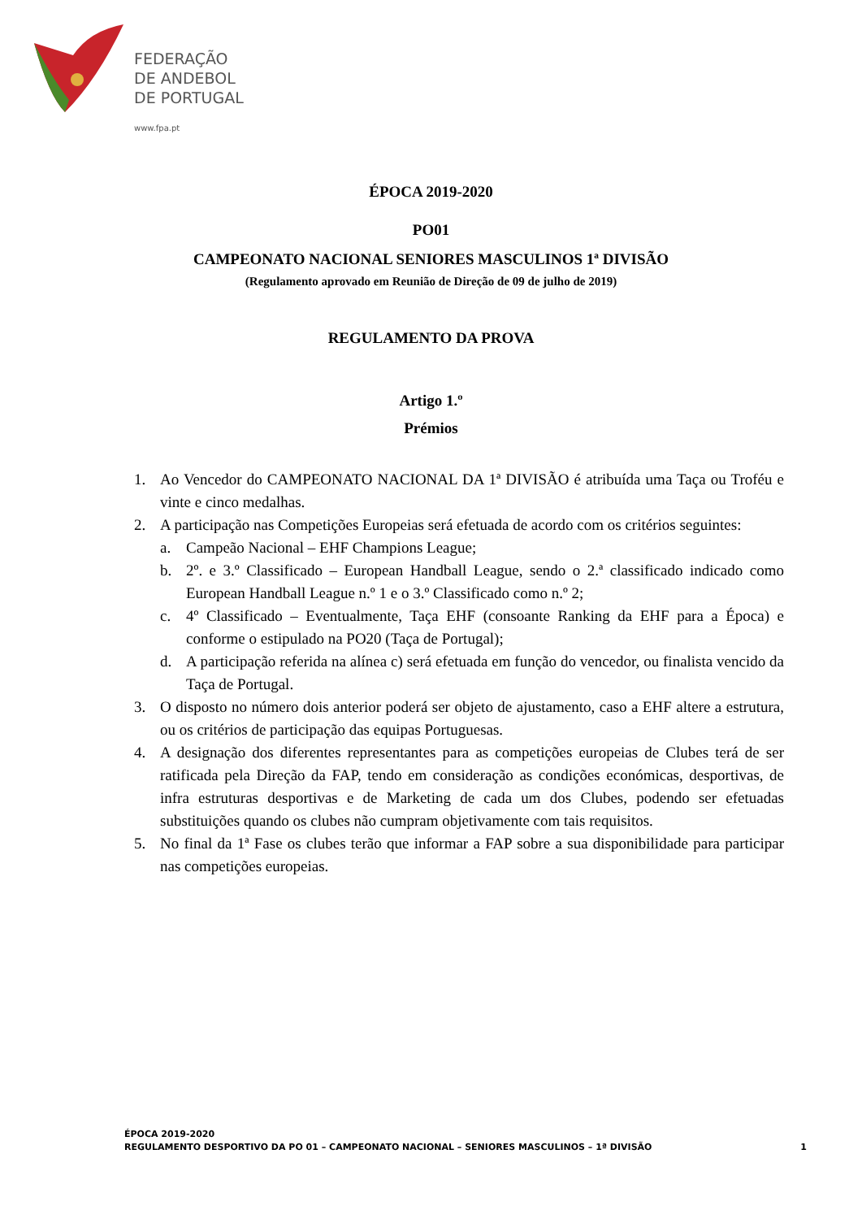FEDERAÇÃO
DE ANDEBOL
DE PORTUGAL
www.fpa.pt
ÉPOCA 2019-2020
PO01
CAMPEONATO NACIONAL SENIORES MASCULINOS 1ª DIVISÃO
(Regulamento aprovado em Reunião de Direção de 09 de julho de 2019)
REGULAMENTO DA PROVA
Artigo 1.º
Prémios
1. Ao Vencedor do CAMPEONATO NACIONAL DA 1ª DIVISÃO é atribuída uma Taça ou Troféu e vinte e cinco medalhas.
2. A participação nas Competições Europeias será efetuada de acordo com os critérios seguintes:
a. Campeão Nacional – EHF Champions League;
b. 2º. e 3.º Classificado – European Handball League, sendo o 2.ª classificado indicado como European Handball League n.º 1 e o 3.º Classificado como n.º 2;
c. 4º Classificado – Eventualmente, Taça EHF (consoante Ranking da EHF para a Época) e conforme o estipulado na PO20 (Taça de Portugal);
d. A participação referida na alínea c) será efetuada em função do vencedor, ou finalista vencido da Taça de Portugal.
3. O disposto no número dois anterior poderá ser objeto de ajustamento, caso a EHF altere a estrutura, ou os critérios de participação das equipas Portuguesas.
4. A designação dos diferentes representantes para as competições europeias de Clubes terá de ser ratificada pela Direção da FAP, tendo em consideração as condições económicas, desportivas, de infra estruturas desportivas e de Marketing de cada um dos Clubes, podendo ser efetuadas substituições quando os clubes não cumpram objetivamente com tais requisitos.
5. No final da 1ª Fase os clubes terão que informar a FAP sobre a sua disponibilidade para participar nas competições europeias.
ÉPOCA 2019-2020
REGULAMENTO DESPORTIVO DA PO 01 – CAMPEONATO NACIONAL – SENIORES MASCULINOS – 1ª DIVISÃO 1